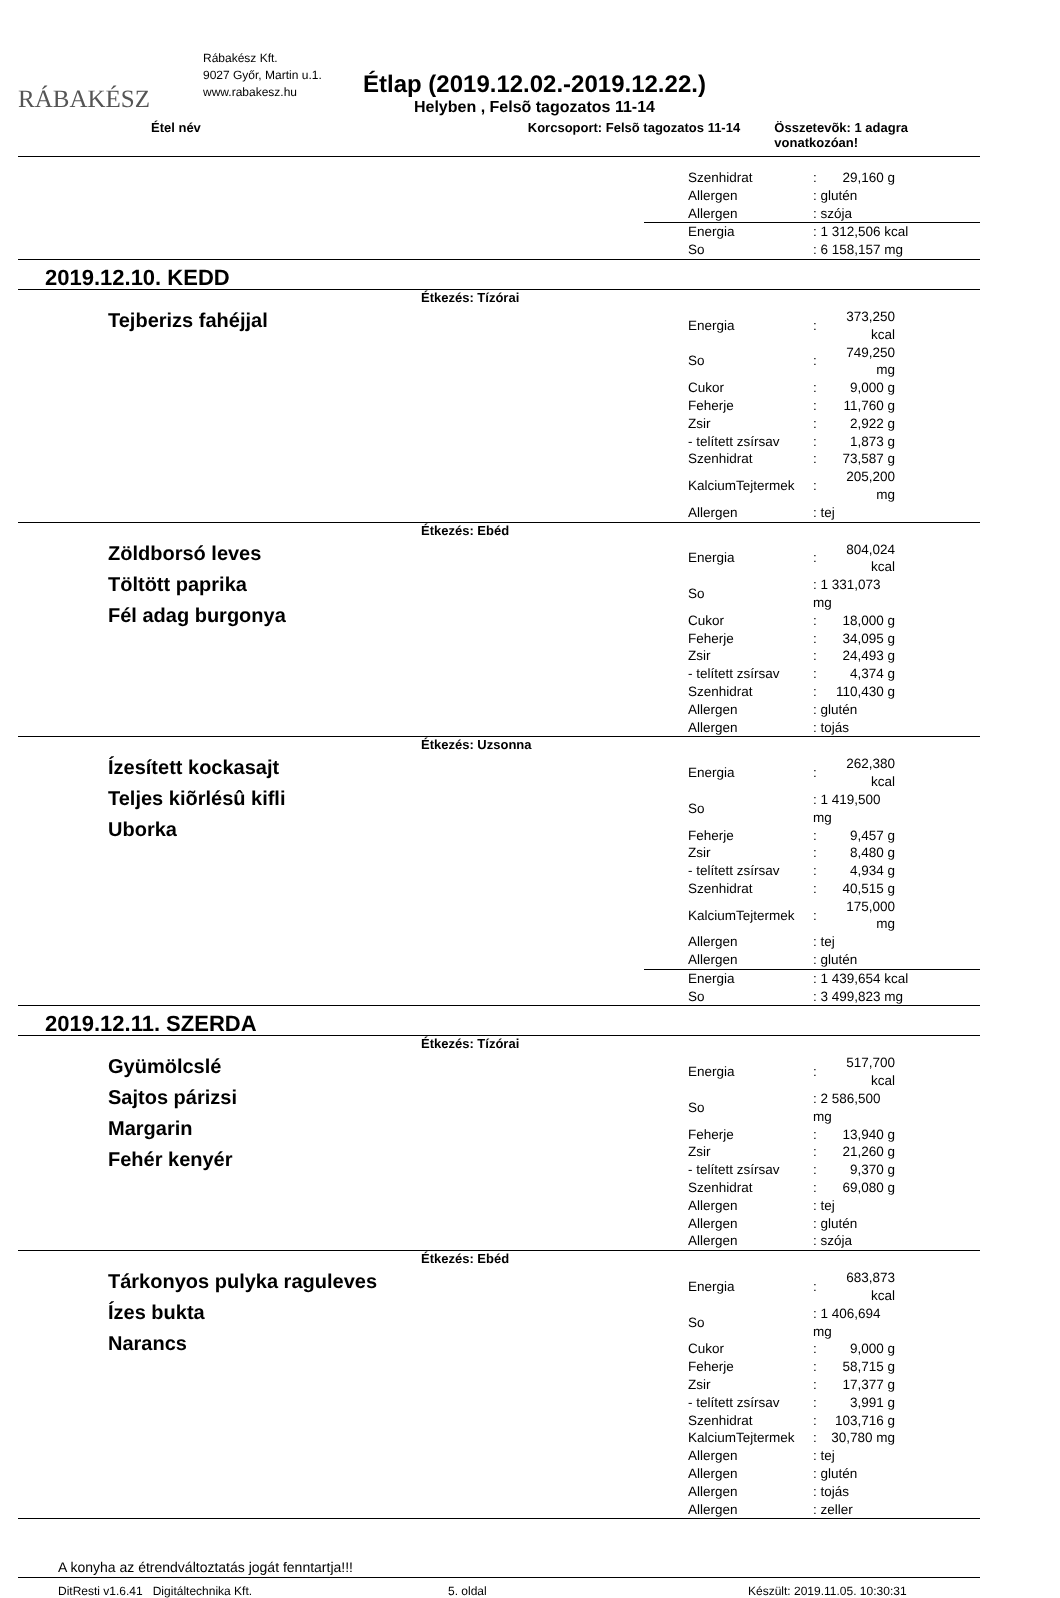RÁBAKÉSZ
Rábakész Kft.
9027 Győr, Martin u.1.
www.rabakesz.hu
Étlap (2019.12.02.-2019.12.22.)
Helyben , Felsõ tagozatos 11-14
Étel név Korcsoport: Felsõ tagozatos 11-14 Összetevõk: 1 adagra vonatkozóan!
| Szenhidrat | : | 29,160 g |
| Allergen | : glutén | |
| Allergen | : szója | |
| Energia | : 1 312,506 kcal |
| So | : 6 158,157 mg |
2019.12.10. KEDD
Étkezés: Tízórai
Tejberizs fahéjjal
| Energia | : | 373,250 kcal |
| So | : | 749,250 mg |
| Cukor | : | 9,000 g |
| Feherje | : | 11,760 g |
| Zsir | : | 2,922 g |
| - telített zsírsav | : | 1,873 g |
| Szenhidrat | : | 73,587 g |
| KalciumTejtermek | : | 205,200 mg |
| Allergen | : tej | |
Étkezés: Ebéd
Zöldborsó leves
Töltött paprika
Fél adag burgonya
| Energia | : | 804,024 kcal |
| So | : 1 331,073 mg | |
| Cukor | : | 18,000 g |
| Feherje | : | 34,095 g |
| Zsir | : | 24,493 g |
| - telített zsírsav | : | 4,374 g |
| Szenhidrat | : | 110,430 g |
| Allergen | : glutén | |
| Allergen | : tojás | |
Étkezés: Uzsonna
Ízesített kockasajt
Teljes kiõrlésû kifli
Uborka
| Energia | : | 262,380 kcal |
| So | : 1 419,500 mg | |
| Feherje | : | 9,457 g |
| Zsir | : | 8,480 g |
| - telített zsírsav | : | 4,934 g |
| Szenhidrat | : | 40,515 g |
| KalciumTejtermek | : | 175,000 mg |
| Allergen | : tej | |
| Allergen | : glutén | |
| Energia | : 1 439,654 kcal |
| So | : 3 499,823 mg |
2019.12.11. SZERDA
Étkezés: Tízórai
Gyümölcslé
Sajtos párizsi
Margarin
Fehér kenyér
| Energia | : | 517,700 kcal |
| So | : 2 586,500 mg | |
| Feherje | : | 13,940 g |
| Zsir | : | 21,260 g |
| - telített zsírsav | : | 9,370 g |
| Szenhidrat | : | 69,080 g |
| Allergen | : tej | |
| Allergen | : glutén | |
| Allergen | : szója | |
Étkezés: Ebéd
Tárkonyos pulyka raguleves
Ízes bukta
Narancs
| Energia | : | 683,873 kcal |
| So | : 1 406,694 mg | |
| Cukor | : | 9,000 g |
| Feherje | : | 58,715 g |
| Zsir | : | 17,377 g |
| - telített zsírsav | : | 3,991 g |
| Szenhidrat | : | 103,716 g |
| KalciumTejtermek | : | 30,780 mg |
| Allergen | : tej | |
| Allergen | : glutén | |
| Allergen | : tojás | |
| Allergen | : zeller | |
A konyha az étrendváltoztatás jogát fenntartja!!!
DitResti v1.6.41 Digitáltechnika Kft. 5. oldal Készült: 2019.11.05. 10:30:31